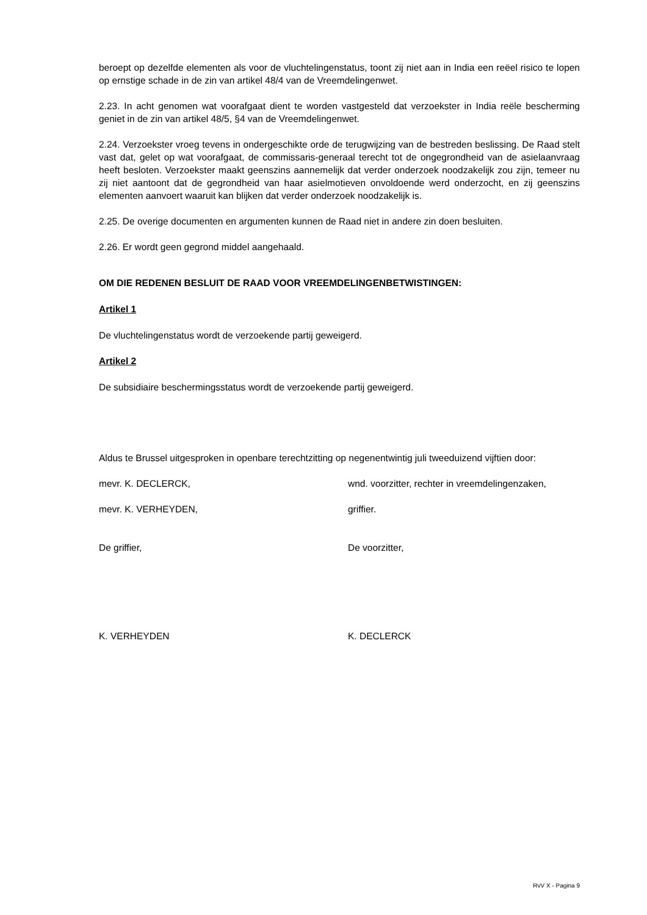beroept op dezelfde elementen als voor de vluchtelingenstatus, toont zij niet aan in India een reëel risico te lopen op ernstige schade in de zin van artikel 48/4 van de Vreemdelingenwet.
2.23. In acht genomen wat voorafgaat dient te worden vastgesteld dat verzoekster in India reële bescherming geniet in de zin van artikel 48/5, §4 van de Vreemdelingenwet.
2.24. Verzoekster vroeg tevens in ondergeschikte orde de terugwijzing van de bestreden beslissing. De Raad stelt vast dat, gelet op wat voorafgaat, de commissaris-generaal terecht tot de ongegrondheid van de asielaanvraag heeft besloten. Verzoekster maakt geenszins aannemelijk dat verder onderzoek noodzakelijk zou zijn, temeer nu zij niet aantoont dat de gegrondheid van haar asielmotieven onvoldoende werd onderzocht, en zij geenszins elementen aanvoert waaruit kan blijken dat verder onderzoek noodzakelijk is.
2.25. De overige documenten en argumenten kunnen de Raad niet in andere zin doen besluiten.
2.26. Er wordt geen gegrond middel aangehaald.
OM DIE REDENEN BESLUIT DE RAAD VOOR VREEMDELINGENBETWISTINGEN:
Artikel 1
De vluchtelingenstatus wordt de verzoekende partij geweigerd.
Artikel 2
De subsidiaire beschermingsstatus wordt de verzoekende partij geweigerd.
Aldus te Brussel uitgesproken in openbare terechtzitting op negenentwintig juli tweeduizend vijftien door:
mevr. K. DECLERCK, wnd. voorzitter, rechter in vreemdelingenzaken,
mevr. K. VERHEYDEN, griffier.
De griffier, De voorzitter,
K. VERHEYDEN K. DECLERCK
RvV X - Pagina 9